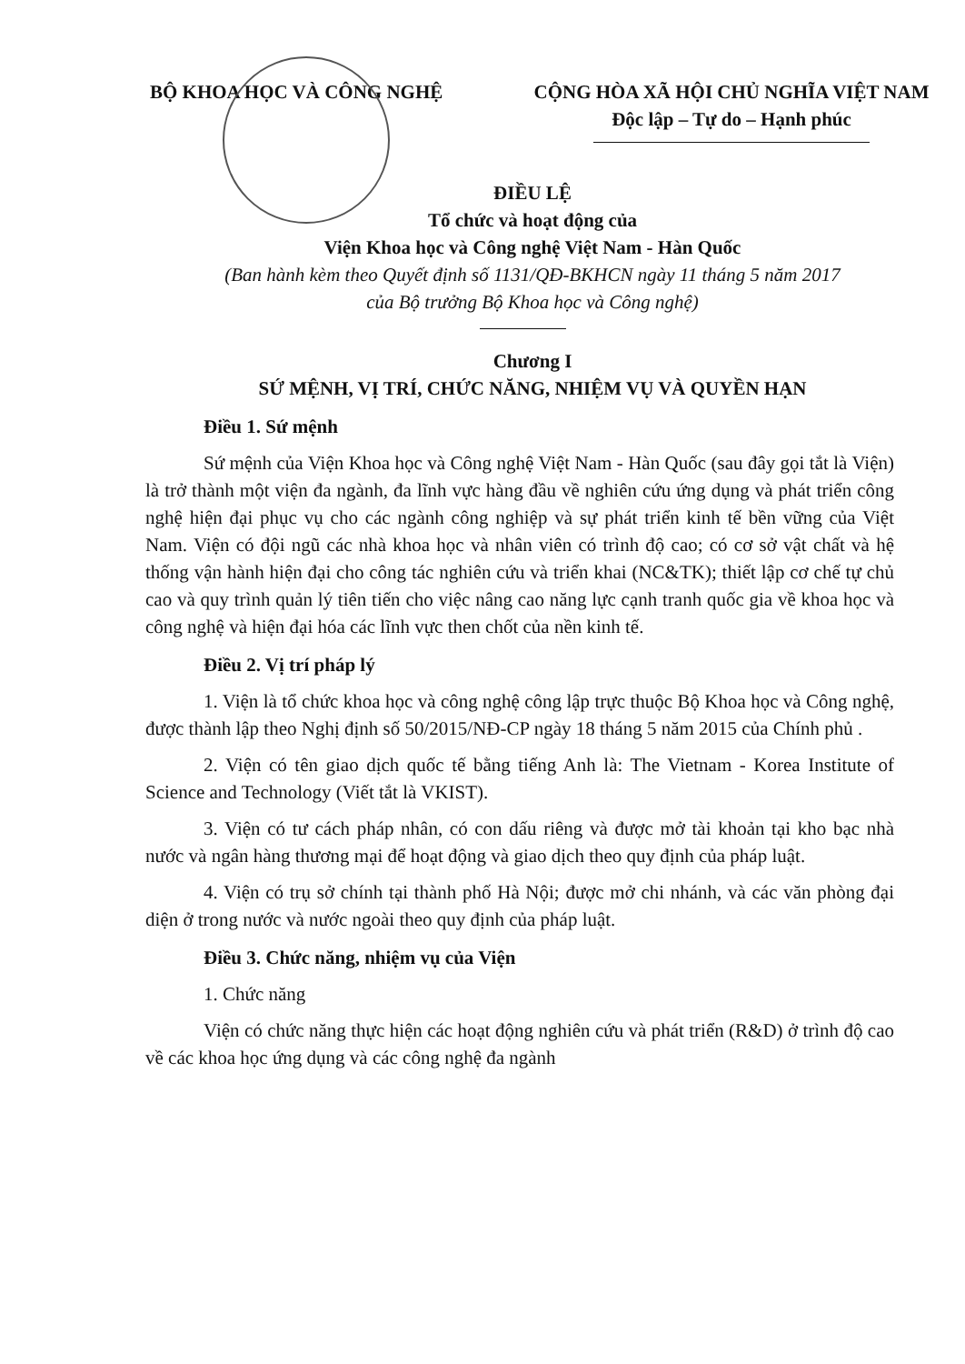BỘ KHOA HỌC VÀ CÔNG NGHỆ CỘNG HÒA XÃ HỘI CHỦ NGHĨA VIỆT NAM
Độc lập – Tự do – Hạnh phúc
ĐIỀU LỆ
Tổ chức và hoạt động của
Viện Khoa học và Công nghệ Việt Nam - Hàn Quốc
(Ban hành kèm theo Quyết định số 1131/QĐ-BKHCN ngày 11 tháng 5 năm 2017
của Bộ trưởng Bộ Khoa học và Công nghệ)
Chương I
SỨ MỆNH, VỊ TRÍ, CHỨC NĂNG, NHIỆM VỤ VÀ QUYỀN HẠN
Điều 1. Sứ mệnh
Sứ mệnh của Viện Khoa học và Công nghệ Việt Nam - Hàn Quốc (sau đây gọi tắt là Viện) là trở thành một viện đa ngành, đa lĩnh vực hàng đầu về nghiên cứu ứng dụng và phát triển công nghệ hiện đại phục vụ cho các ngành công nghiệp và sự phát triển kinh tế bền vững của Việt Nam. Viện có đội ngũ các nhà khoa học và nhân viên có trình độ cao; có cơ sở vật chất và hệ thống vận hành hiện đại cho công tác nghiên cứu và triển khai (NC&TK); thiết lập cơ chế tự chủ cao và quy trình quản lý tiên tiến cho việc nâng cao năng lực cạnh tranh quốc gia về khoa học và công nghệ và hiện đại hóa các lĩnh vực then chốt của nền kinh tế.
Điều 2. Vị trí pháp lý
1. Viện là tổ chức khoa học và công nghệ công lập trực thuộc Bộ Khoa học và Công nghệ, được thành lập theo Nghị định số 50/2015/NĐ-CP ngày 18 tháng 5 năm 2015 của Chính phủ .
2. Viện có tên giao dịch quốc tế bằng tiếng Anh là: The Vietnam - Korea Institute of Science and Technology (Viết tắt là VKIST).
3. Viện có tư cách pháp nhân, có con dấu riêng và được mở tài khoản tại kho bạc nhà nước và ngân hàng thương mại để hoạt động và giao dịch theo quy định của pháp luật.
4. Viện có trụ sở chính tại thành phố Hà Nội; được mở chi nhánh, và các văn phòng đại diện ở trong nước và nước ngoài theo quy định của pháp luật.
Điều 3. Chức năng, nhiệm vụ của Viện
1. Chức năng
Viện có chức năng thực hiện các hoạt động nghiên cứu và phát triển (R&D) ở trình độ cao về các khoa học ứng dụng và các công nghệ đa ngành